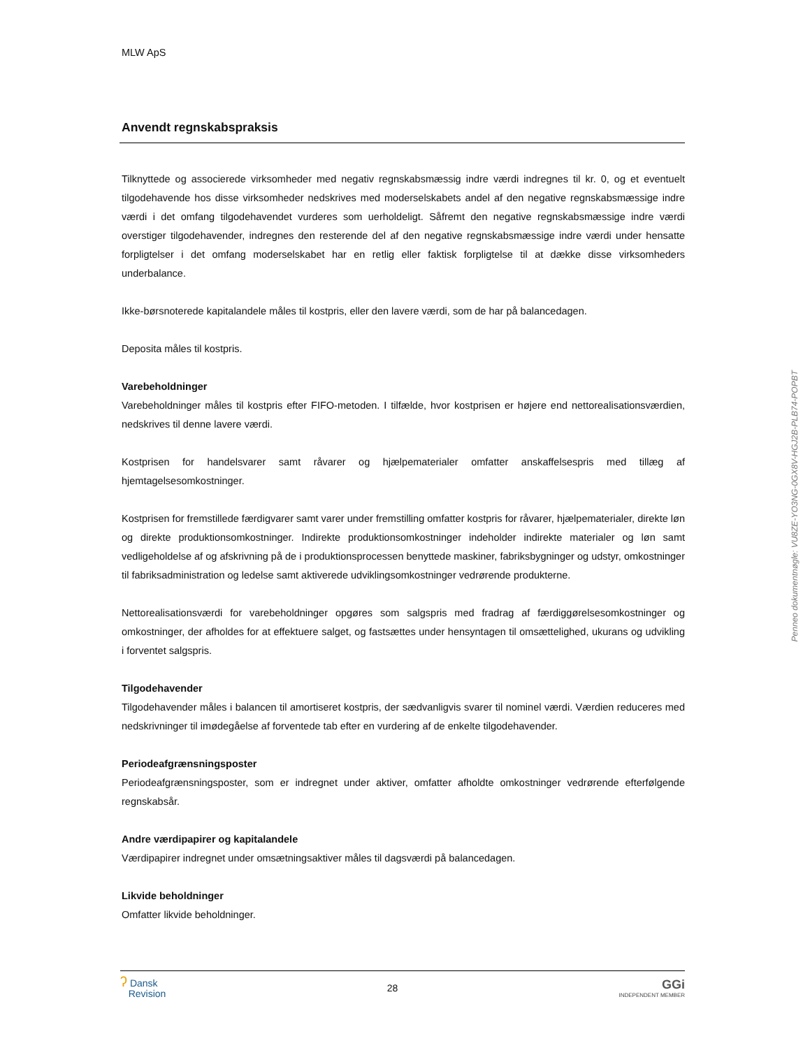MLW ApS
Anvendt regnskabspraksis
Tilknyttede og associerede virksomheder med negativ regnskabsmæssig indre værdi indregnes til kr. 0, og et eventuelt tilgodehavende hos disse virksomheder nedskrives med moderselskabets andel af den negative regnskabsmæssige indre værdi i det omfang tilgodehavendet vurderes som uerholdeligt. Såfremt den negative regnskabsmæssige indre værdi overstiger tilgodehavender, indregnes den resterende del af den negative regnskabsmæssige indre værdi under hensatte forpligtelser i det omfang moderselskabet har en retlig eller faktisk forpligtelse til at dække disse virksomheders underbalance.
Ikke-børsnoterede kapitalandele måles til kostpris, eller den lavere værdi, som de har på balancedagen.
Deposita måles til kostpris.
Varebeholdninger
Varebeholdninger måles til kostpris efter FIFO-metoden. I tilfælde, hvor kostprisen er højere end nettorealisationsværdien, nedskrives til denne lavere værdi.
Kostprisen for handelsvarer samt råvarer og hjælpematerialer omfatter anskaffelsespris med tillæg af hjemtagelsesomkostninger.
Kostprisen for fremstillede færdigvarer samt varer under fremstilling omfatter kostpris for råvarer, hjælpematerialer, direkte løn og direkte produktionsomkostninger. Indirekte produktionsomkostninger indeholder indirekte materialer og løn samt vedligeholdelse af og afskrivning på de i produktionsprocessen benyttede maskiner, fabriksbygninger og udstyr, omkostninger til fabriksadministration og ledelse samt aktiverede udviklingsomkostninger vedrørende produkterne.
Nettorealisationsværdi for varebeholdninger opgøres som salgspris med fradrag af færdiggørelsesomkostninger og omkostninger, der afholdes for at effektuere salget, og fastsættes under hensyntagen til omsættelighed, ukurans og udvikling i forventet salgspris.
Tilgodehavender
Tilgodehavender måles i balancen til amortiseret kostpris, der sædvanligvis svarer til nominel værdi. Værdien reduceres med nedskrivninger til imødegåelse af forventede tab efter en vurdering af de enkelte tilgodehavender.
Periodeafgrænsningsposter
Periodeafgrænsningsposter, som er indregnet under aktiver, omfatter afholdte omkostninger vedrørende efterfølgende regnskabsår.
Andre værdipapirer og kapitalandele
Værdipapirer indregnet under omsætningsaktiver måles til dagsværdi på balancedagen.
Likvide beholdninger
Omfatter likvide beholdninger.
ʔ Dansk
Revision
28
GGi
INDEPENDENT MEMBER
Penneo dokumentnøgle: VU8ZE-YO3NG-0GX8V-HGJ2B-PLB74-POPBT